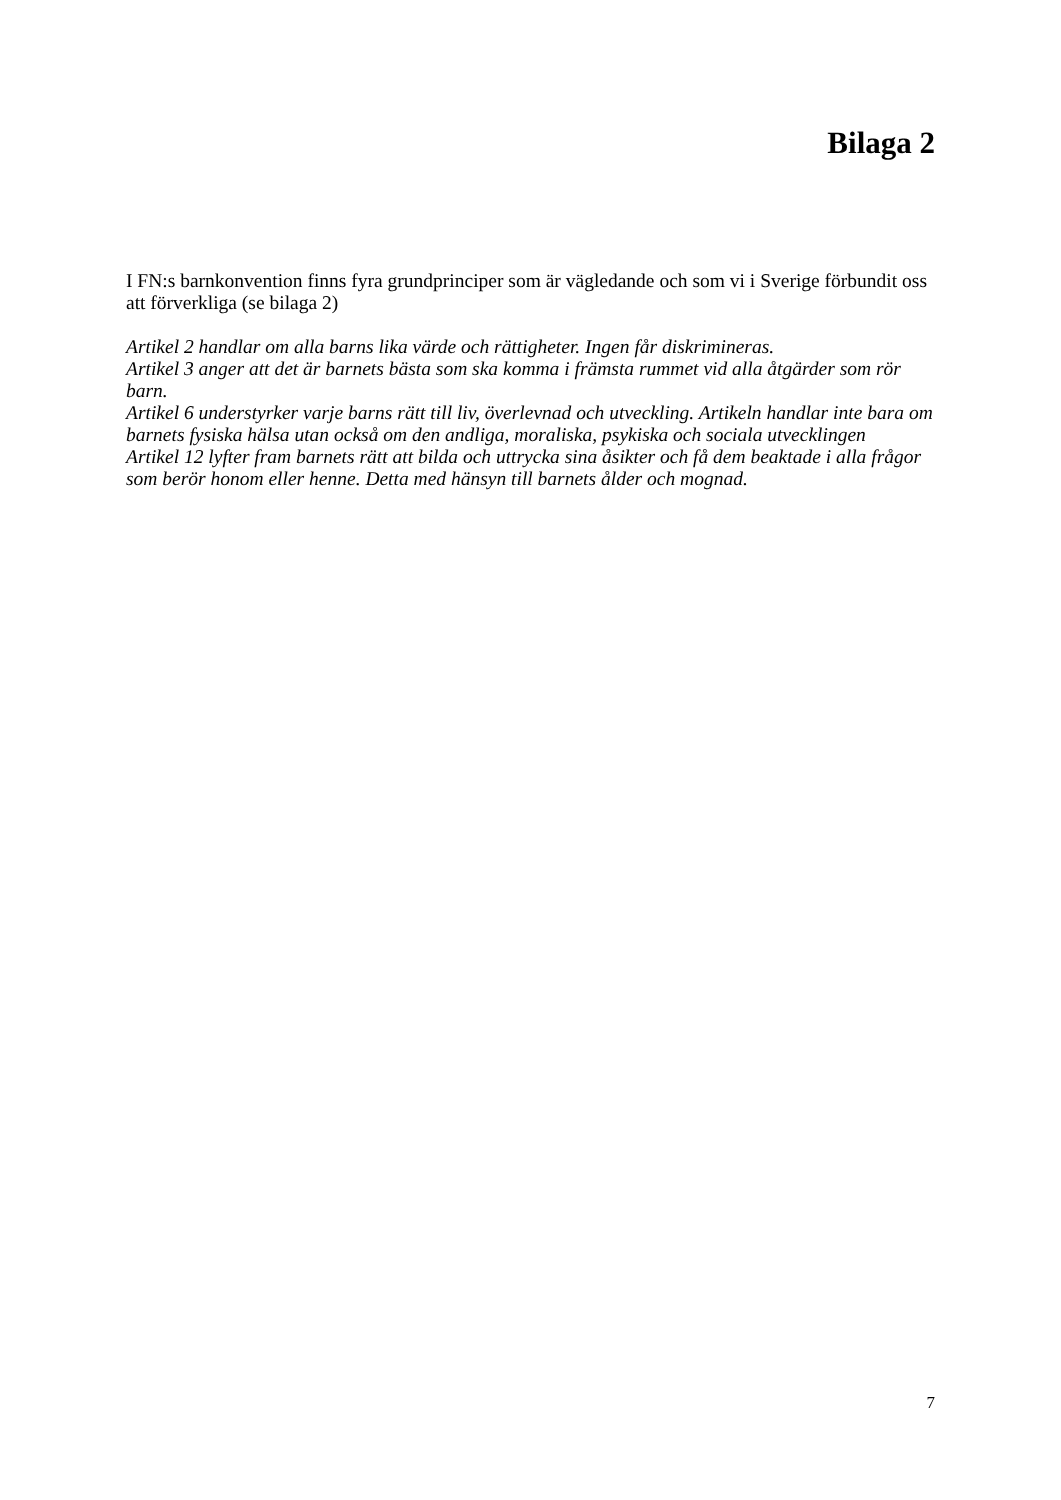Bilaga 2
I FN:s barnkonvention finns fyra grundprinciper som är vägledande och som vi i Sverige förbundit oss att förverkliga (se bilaga 2)
Artikel 2 handlar om alla barns lika värde och rättigheter. Ingen får diskrimineras.
Artikel 3 anger att det är barnets bästa som ska komma i främsta rummet vid alla åtgärder som rör barn.
Artikel 6 understyrker varje barns rätt till liv, överlevnad och utveckling. Artikeln handlar inte bara om barnets fysiska hälsa utan också om den andliga, moraliska, psykiska och sociala utvecklingen
Artikel 12 lyfter fram barnets rätt att bilda och uttrycka sina åsikter och få dem beaktade i alla frågor som berör honom eller henne. Detta med hänsyn till barnets ålder och mognad.
7